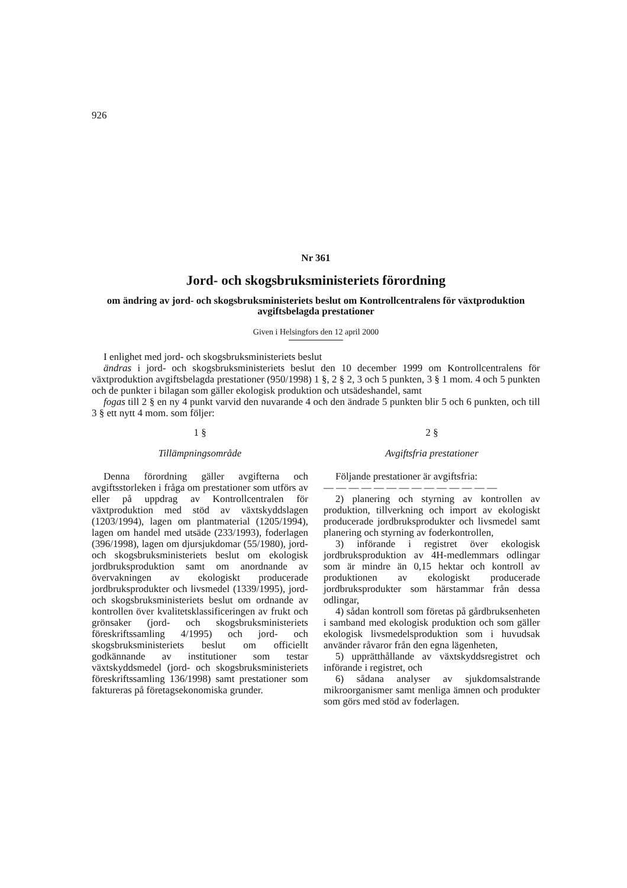926
Nr 361
Jord- och skogsbruksministeriets förordning
om ändring av jord- och skogsbruksministeriets beslut om Kontrollcentralens för växtproduktion avgiftsbelagda prestationer
Given i Helsingfors den 12 april 2000
I enlighet med jord- och skogsbruksministeriets beslut
ändras i jord- och skogsbruksministeriets beslut den 10 december 1999 om Kontrollcentralens för växtproduktion avgiftsbelagda prestationer (950/1998) 1 §, 2 § 2, 3 och 5 punkten, 3 § 1 mom. 4 och 5 punkten och de punkter i bilagan som gäller ekologisk produktion och utsädeshandel, samt
fogas till 2 § en ny 4 punkt varvid den nuvarande 4 och den ändrade 5 punkten blir 5 och 6 punkten, och till 3 § ett nytt 4 mom. som följer:
1 §
Tillämpningsområde
Denna förordning gäller avgifterna och avgiftsstorleken i fråga om prestationer som utförs av eller på uppdrag av Kontrollcentralen för växtproduktion med stöd av växtskyddslagen (1203/1994), lagen om plantmaterial (1205/1994), lagen om handel med utsäde (233/1993), foderlagen (396/1998), lagen om djursjukdomar (55/1980), jord- och skogsbruksministeriets beslut om ekologisk jordbruksproduktion samt om anordnande av övervakningen av ekologiskt producerade jordbruksprodukter och livsmedel (1339/1995), jord- och skogsbruksministeriets beslut om ordnande av kontrollen över kvalitetsklassificeringen av frukt och grönsaker (jord- och skogsbruksministeriets föreskriftssamling 4/1995) och jord- och skogsbruksministeriets beslut om officiellt godkännande av institutioner som testar växtskyddsmedel (jord- och skogsbruksministeriets föreskriftssamling 136/1998) samt prestationer som faktureras på företagsekonomiska grunder.
2 §
Avgiftsfria prestationer
Följande prestationer är avgiftsfria:
— — — — — — — — — — — — — —
2) planering och styrning av kontrollen av produktion, tillverkning och import av ekologiskt producerade jordbruksprodukter och livsmedel samt planering och styrning av foderkontrollen,
3) införande i registret över ekologisk jordbruksproduktion av 4H-medlemmars odlingar som är mindre än 0,15 hektar och kontroll av produktionen av ekologiskt producerade jordbruksprodukter som härstammar från dessa odlingar,
4) sådan kontroll som företas på gårdbruksenheten i samband med ekologisk produktion och som gäller ekologisk livsmedelsproduktion som i huvudsak använder råvaror från den egna lägenheten,
5) upprätthållande av växtskyddsregistret och införande i registret, och
6) sådana analyser av sjukdomsalstrande mikroorganismer samt menliga ämnen och produkter som görs med stöd av foderlagen.